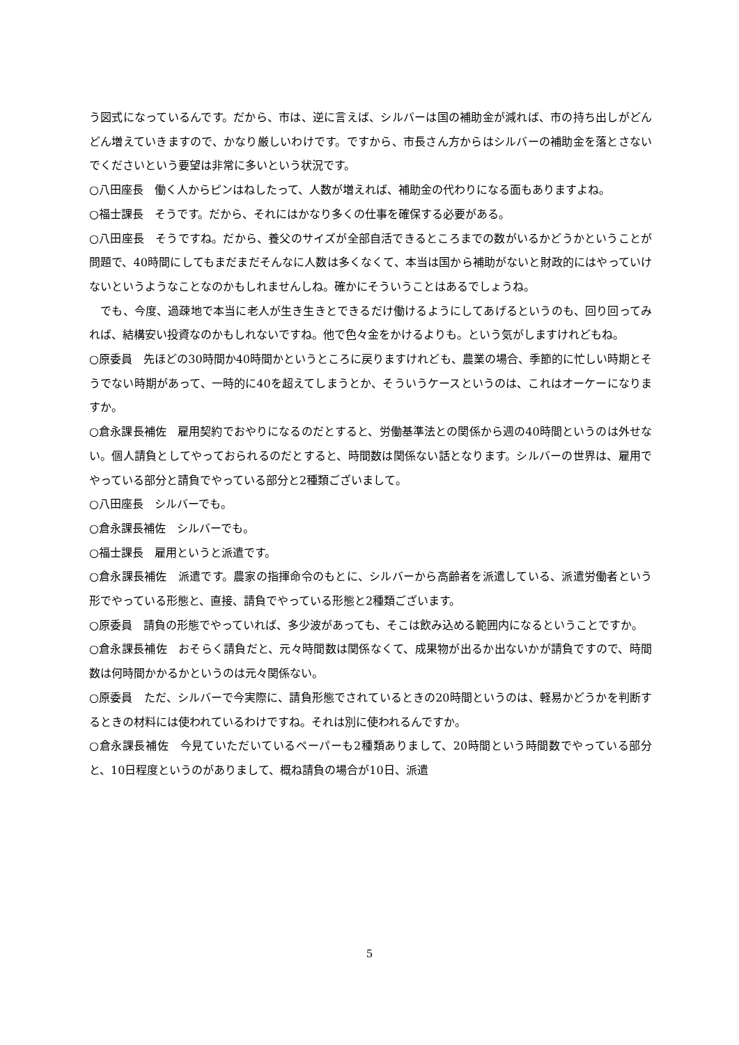う図式になっているんです。だから、市は、逆に言えば、シルバーは国の補助金が減れば、市の持ち出しがどんどん増えていきますので、かなり厳しいわけです。ですから、市長さん方からはシルバーの補助金を落とさないでくださいという要望は非常に多いという状況です。
○八田座長　働く人からピンはねしたって、人数が増えれば、補助金の代わりになる面もありますよね。
○福士課長　そうです。だから、それにはかなり多くの仕事を確保する必要がある。
○八田座長　そうですね。だから、養父のサイズが全部自活できるところまでの数がいるかどうかということが問題で、40時間にしてもまだまだそんなに人数は多くなくて、本当は国から補助がないと財政的にはやっていけないというようなことなのかもしれませんしね。確かにそういうことはあるでしょうね。
　でも、今度、過疎地で本当に老人が生き生きとできるだけ働けるようにしてあげるというのも、回り回ってみれば、結構安い投資なのかもしれないですね。他で色々金をかけるよりも。という気がしますけれどもね。
○原委員　先ほどの30時間か40時間かというところに戻りますけれども、農業の場合、季節的に忙しい時期とそうでない時期があって、一時的に40を超えてしまうとか、そういうケースというのは、これはオーケーになりますか。
○倉永課長補佐　雇用契約でおやりになるのだとすると、労働基準法との関係から週の40時間というのは外せない。個人請負としてやっておられるのだとすると、時間数は関係ない話となります。シルバーの世界は、雇用でやっている部分と請負でやっている部分と2種類ございまして。
○八田座長　シルバーでも。
○倉永課長補佐　シルバーでも。
○福士課長　雇用というと派遣です。
○倉永課長補佐　派遣です。農家の指揮命令のもとに、シルバーから高齢者を派遣している、派遣労働者という形でやっている形態と、直接、請負でやっている形態と2種類ございます。
○原委員　請負の形態でやっていれば、多少波があっても、そこは飲み込める範囲内になるということですか。
○倉永課長補佐　おそらく請負だと、元々時間数は関係なくて、成果物が出るか出ないかが請負ですので、時間数は何時間かかるかというのは元々関係ない。
○原委員　ただ、シルバーで今実際に、請負形態でされているときの20時間というのは、軽易かどうかを判断するときの材料には使われているわけですね。それは別に使われるんですか。
○倉永課長補佐　今見ていただいているペーパーも2種類ありまして、20時間という時間数でやっている部分と、10日程度というのがありまして、概ね請負の場合が10日、派遣
5